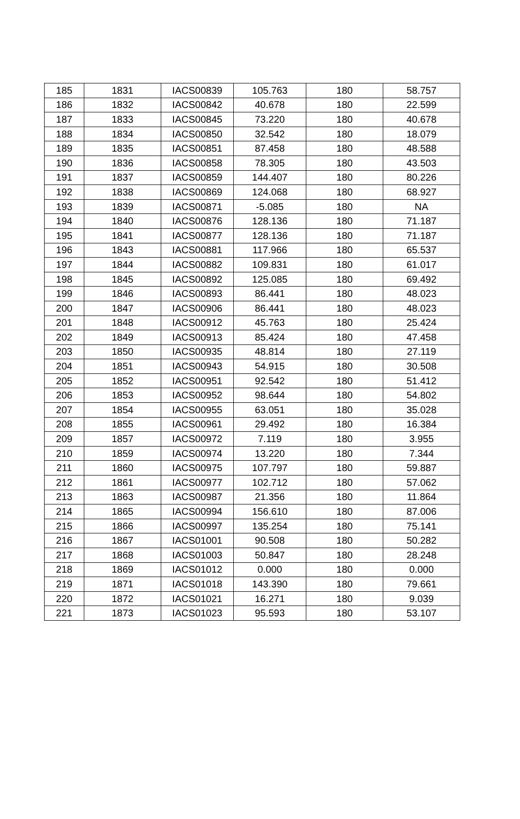| 185 | 1831 | IACS00839 | 105.763 | 180 | 58.757 |
| 186 | 1832 | IACS00842 | 40.678 | 180 | 22.599 |
| 187 | 1833 | IACS00845 | 73.220 | 180 | 40.678 |
| 188 | 1834 | IACS00850 | 32.542 | 180 | 18.079 |
| 189 | 1835 | IACS00851 | 87.458 | 180 | 48.588 |
| 190 | 1836 | IACS00858 | 78.305 | 180 | 43.503 |
| 191 | 1837 | IACS00859 | 144.407 | 180 | 80.226 |
| 192 | 1838 | IACS00869 | 124.068 | 180 | 68.927 |
| 193 | 1839 | IACS00871 | -5.085 | 180 | NA |
| 194 | 1840 | IACS00876 | 128.136 | 180 | 71.187 |
| 195 | 1841 | IACS00877 | 128.136 | 180 | 71.187 |
| 196 | 1843 | IACS00881 | 117.966 | 180 | 65.537 |
| 197 | 1844 | IACS00882 | 109.831 | 180 | 61.017 |
| 198 | 1845 | IACS00892 | 125.085 | 180 | 69.492 |
| 199 | 1846 | IACS00893 | 86.441 | 180 | 48.023 |
| 200 | 1847 | IACS00906 | 86.441 | 180 | 48.023 |
| 201 | 1848 | IACS00912 | 45.763 | 180 | 25.424 |
| 202 | 1849 | IACS00913 | 85.424 | 180 | 47.458 |
| 203 | 1850 | IACS00935 | 48.814 | 180 | 27.119 |
| 204 | 1851 | IACS00943 | 54.915 | 180 | 30.508 |
| 205 | 1852 | IACS00951 | 92.542 | 180 | 51.412 |
| 206 | 1853 | IACS00952 | 98.644 | 180 | 54.802 |
| 207 | 1854 | IACS00955 | 63.051 | 180 | 35.028 |
| 208 | 1855 | IACS00961 | 29.492 | 180 | 16.384 |
| 209 | 1857 | IACS00972 | 7.119 | 180 | 3.955 |
| 210 | 1859 | IACS00974 | 13.220 | 180 | 7.344 |
| 211 | 1860 | IACS00975 | 107.797 | 180 | 59.887 |
| 212 | 1861 | IACS00977 | 102.712 | 180 | 57.062 |
| 213 | 1863 | IACS00987 | 21.356 | 180 | 11.864 |
| 214 | 1865 | IACS00994 | 156.610 | 180 | 87.006 |
| 215 | 1866 | IACS00997 | 135.254 | 180 | 75.141 |
| 216 | 1867 | IACS01001 | 90.508 | 180 | 50.282 |
| 217 | 1868 | IACS01003 | 50.847 | 180 | 28.248 |
| 218 | 1869 | IACS01012 | 0.000 | 180 | 0.000 |
| 219 | 1871 | IACS01018 | 143.390 | 180 | 79.661 |
| 220 | 1872 | IACS01021 | 16.271 | 180 | 9.039 |
| 221 | 1873 | IACS01023 | 95.593 | 180 | 53.107 |